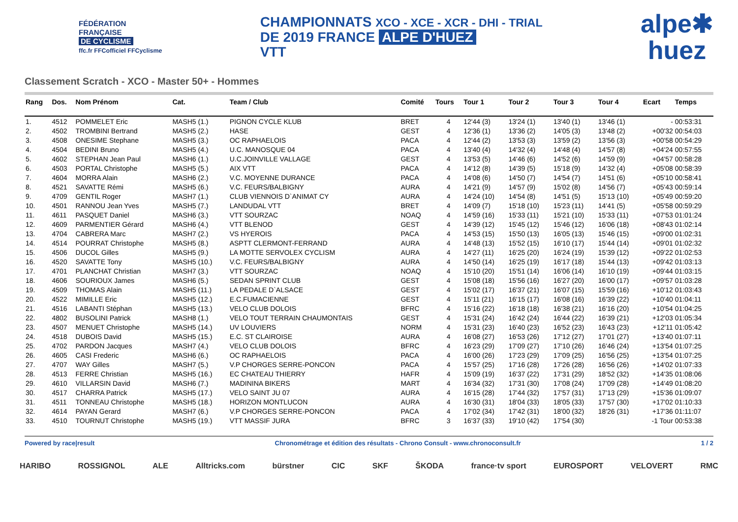FÉDÉRATION
FRANÇAISE
DE CYCLISME
ffc.fr FFCofficiel FFCyclisme
CHAMPIONNATS XCO - XCE - XCR - DHI - TRIAL
DE 2019 FRANCE ALPE D'HUEZ
VTT
alpe✱
huez
Classement Scratch - XCO - Master 50+ - Hommes
| Rang | Dos. | Nom Prénom | Cat. | Team / Club | Comité | Tours | Tour 1 | Tour 2 | Tour 3 | Tour 4 | Ecart | Temps |
| --- | --- | --- | --- | --- | --- | --- | --- | --- | --- | --- | --- | --- |
| 1. | 4512 | POMMELET Eric | MASH5 (1.) | PIGNON CYCLE KLUB | BRET | 4 | 12'44 (3) | 13'24 (1) | 13'40 (1) | 13'46 (1) | - | 00:53:31 |
| 2. | 4502 | TROMBINI Bertrand | MASH5 (2.) | HASE | GEST | 4 | 12'36 (1) | 13'36 (2) | 14'05 (3) | 13'48 (2) | +00'32 | 00:54:03 |
| 3. | 4508 | ONESIME Stephane | MASH5 (3.) | OC RAPHAELOIS | PACA | 4 | 12'44 (2) | 13'53 (3) | 13'59 (2) | 13'56 (3) | +00'58 | 00:54:29 |
| 4. | 4504 | BEDINI Bruno | MASH5 (4.) | U.C. MANOSQUE 04 | PACA | 4 | 13'40 (4) | 14'32 (4) | 14'48 (4) | 14'57 (8) | +04'24 | 00:57:55 |
| 5. | 4602 | STEPHAN Jean Paul | MASH6 (1.) | U.C.JOINVILLE VALLAGE | GEST | 4 | 13'53 (5) | 14'46 (6) | 14'52 (6) | 14'59 (9) | +04'57 | 00:58:28 |
| 6. | 4503 | PORTAL Christophe | MASH5 (5.) | AIX VTT | PACA | 4 | 14'12 (8) | 14'39 (5) | 15'18 (9) | 14'32 (4) | +05'08 | 00:58:39 |
| 7. | 4604 | MORRA Alain | MASH6 (2.) | V.C. MOYENNE DURANCE | PACA | 4 | 14'08 (6) | 14'50 (7) | 14'54 (7) | 14'51 (6) | +05'10 | 00:58:41 |
| 8. | 4521 | SAVATTE Rémi | MASH5 (6.) | V.C. FEURS/BALBIGNY | AURA | 4 | 14'21 (9) | 14'57 (9) | 15'02 (8) | 14'56 (7) | +05'43 | 00:59:14 |
| 9. | 4709 | GENTIL Roger | MASH7 (1.) | CLUB VIENNOIS D`ANIMAT CY | AURA | 4 | 14'24 (10) | 14'54 (8) | 14'51 (5) | 15'13 (10) | +05'49 | 00:59:20 |
| 10. | 4501 | RANNOU Jean Yves | MASH5 (7.) | LANDUDAL VTT | BRET | 4 | 14'09 (7) | 15'18 (10) | 15'23 (11) | 14'41 (5) | +05'58 | 00:59:29 |
| 11. | 4611 | PASQUET Daniel | MASH6 (3.) | VTT SOURZAC | NOAQ | 4 | 14'59 (16) | 15'33 (11) | 15'21 (10) | 15'33 (11) | +07'53 | 01:01:24 |
| 12. | 4609 | PARMENTIER Gérard | MASH6 (4.) | VTT BLENOD | GEST | 4 | 14'39 (12) | 15'45 (12) | 15'46 (12) | 16'06 (18) | +08'43 | 01:02:14 |
| 13. | 4704 | CABRERA Marc | MASH7 (2.) | VS HYEROIS | PACA | 4 | 14'53 (15) | 15'50 (13) | 16'05 (13) | 15'46 (15) | +09'00 | 01:02:31 |
| 14. | 4514 | POURRAT Christophe | MASH5 (8.) | ASPTT CLERMONT-FERRAND | AURA | 4 | 14'48 (13) | 15'52 (15) | 16'10 (17) | 15'44 (14) | +09'01 | 01:02:32 |
| 15. | 4506 | DUCOL Gilles | MASH5 (9.) | LA MOTTE SERVOLEX CYCLISM | AURA | 4 | 14'27 (11) | 16'25 (20) | 16'24 (19) | 15'39 (12) | +09'22 | 01:02:53 |
| 16. | 4520 | SAVATTE Tony | MASH5 (10.) | V.C. FEURS/BALBIGNY | AURA | 4 | 14'50 (14) | 16'25 (19) | 16'17 (18) | 15'44 (13) | +09'42 | 01:03:13 |
| 17. | 4701 | PLANCHAT Christian | MASH7 (3.) | VTT SOURZAC | NOAQ | 4 | 15'10 (20) | 15'51 (14) | 16'06 (14) | 16'10 (19) | +09'44 | 01:03:15 |
| 18. | 4606 | SOURIOUX James | MASH6 (5.) | SEDAN SPRINT CLUB | GEST | 4 | 15'08 (18) | 15'56 (16) | 16'27 (20) | 16'00 (17) | +09'57 | 01:03:28 |
| 19. | 4509 | THOMAS Alain | MASH5 (11.) | LA PEDALE D`ALSACE | GEST | 4 | 15'02 (17) | 16'37 (21) | 16'07 (15) | 15'59 (16) | +10'12 | 01:03:43 |
| 20. | 4522 | MIMILLE Eric | MASH5 (12.) | E.C.FUMACIENNE | GEST | 4 | 15'11 (21) | 16'15 (17) | 16'08 (16) | 16'39 (22) | +10'40 | 01:04:11 |
| 21. | 4516 | LABANTI Stéphan | MASH5 (13.) | VELO CLUB DOLOIS | BFRC | 4 | 15'16 (22) | 16'18 (18) | 16'38 (21) | 16'16 (20) | +10'54 | 01:04:25 |
| 22. | 4802 | BUSOLINI Patrick | MASH8 (1.) | VELO TOUT TERRAIN CHAUMONTAIS | GEST | 4 | 15'31 (24) | 16'42 (24) | 16'44 (22) | 16'39 (21) | +12'03 | 01:05:34 |
| 23. | 4507 | MENUET Christophe | MASH5 (14.) | UV LOUVIERS | NORM | 4 | 15'31 (23) | 16'40 (23) | 16'52 (23) | 16'43 (23) | +12'11 | 01:05:42 |
| 24. | 4518 | DUBOIS David | MASH5 (15.) | E.C. ST CLAIROISE | AURA | 4 | 16'08 (27) | 16'53 (26) | 17'12 (27) | 17'01 (27) | +13'40 | 01:07:11 |
| 25. | 4702 | PARDON Jacques | MASH7 (4.) | VELO CLUB DOLOIS | BFRC | 4 | 16'23 (29) | 17'09 (27) | 17'10 (26) | 16'46 (24) | +13'54 | 01:07:25 |
| 26. | 4605 | CASI Frederic | MASH6 (6.) | OC RAPHAELOIS | PACA | 4 | 16'00 (26) | 17'23 (29) | 17'09 (25) | 16'56 (25) | +13'54 | 01:07:25 |
| 27. | 4707 | WAY Gilles | MASH7 (5.) | V.P CHORGES SERRE-PONCON | PACA | 4 | 15'57 (25) | 17'16 (28) | 17'26 (28) | 16'56 (26) | +14'02 | 01:07:33 |
| 28. | 4513 | FERRE Christian | MASH5 (16.) | EC CHATEAU THIERRY | HAFR | 4 | 15'09 (19) | 16'37 (22) | 17'31 (29) | 18'52 (32) | +14'35 | 01:08:06 |
| 29. | 4610 | VILLARSIN David | MASH6 (7.) | MADININA BIKERS | MART | 4 | 16'34 (32) | 17'31 (30) | 17'08 (24) | 17'09 (28) | +14'49 | 01:08:20 |
| 30. | 4517 | CHARRA Patrick | MASH5 (17.) | VELO SAINT JU 07 | AURA | 4 | 16'15 (28) | 17'44 (32) | 17'57 (31) | 17'13 (29) | +15'36 | 01:09:07 |
| 31. | 4511 | TONNEAU Christophe | MASH5 (18.) | HORIZON MONTLUCON | AURA | 4 | 16'30 (31) | 18'04 (33) | 18'05 (33) | 17'57 (30) | +17'02 | 01:10:33 |
| 32. | 4614 | PAYAN Gerard | MASH7 (6.) | V.P CHORGES SERRE-PONCON | PACA | 4 | 17'02 (34) | 17'42 (31) | 18'00 (32) | 18'26 (31) | +17'36 | 01:11:07 |
| 33. | 4510 | TOURNUT Christophe | MASH5 (19.) | VTT MASSIF JURA | BFRC | 3 | 16'37 (33) | 19'10 (42) | 17'54 (30) | | -1 Tour | 00:53:38 |
Powered by race|result Chronométrage et édition des résultats - Chrono Consult - www.chronoconsult.fr 1 / 2
HARIBO ROSSIGNOL ALE Alltricks.com bürstner CIC SKF ŠKODA france·tv sport EUROSPORT VELOVERT RMC